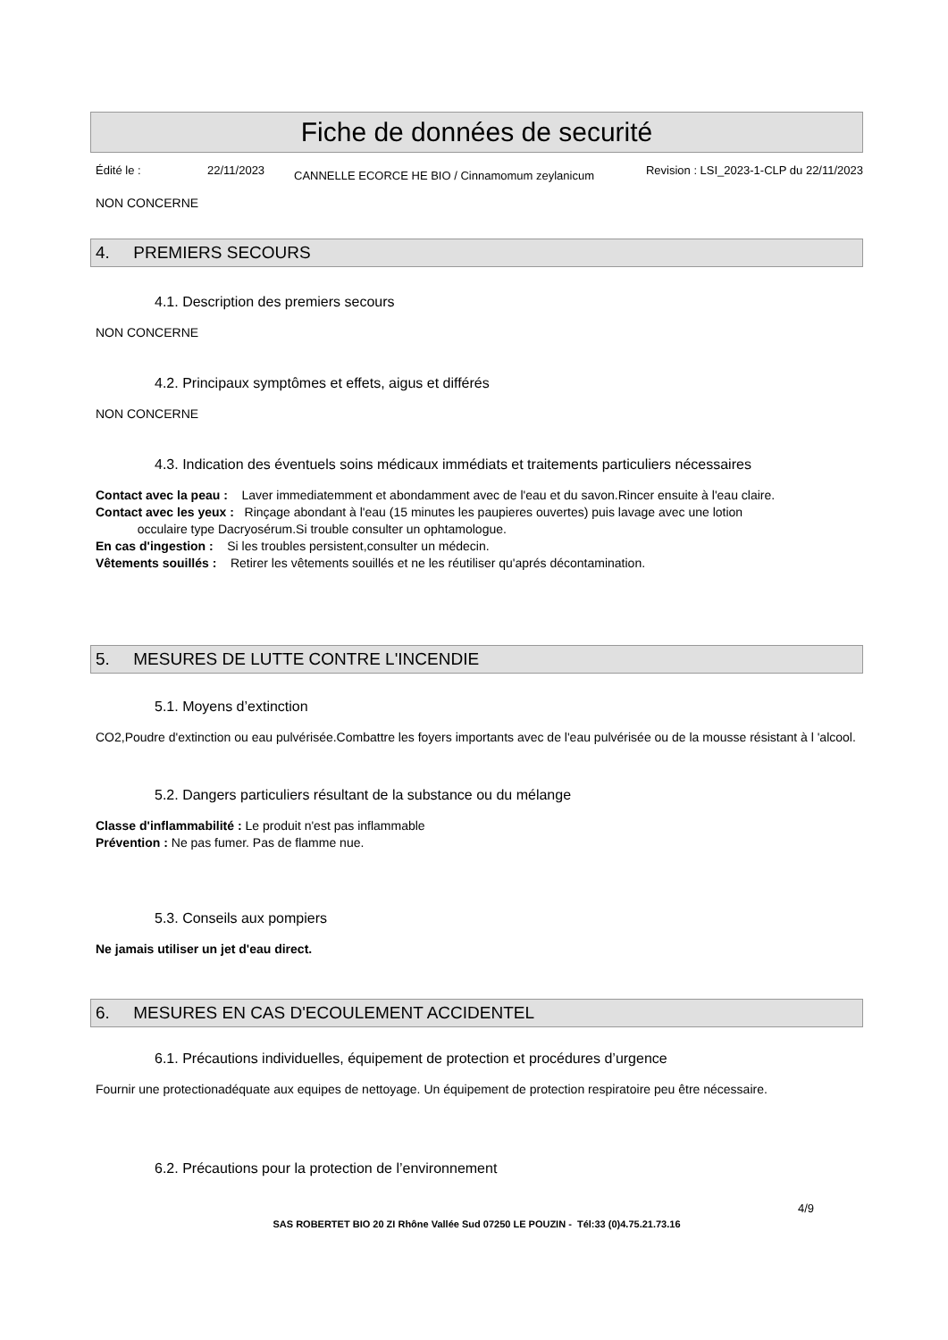Fiche de données de securité
Édité le : 22/11/2023 CANNELLE ECORCE HE BIO / Cinnamomum zeylanicum Revision : LSI_2023-1-CLP du 22/11/2023
NON CONCERNE
4. PREMIERS SECOURS
4.1. Description des premiers secours
NON CONCERNE
4.2. Principaux symptômes et effets, aigus et différés
NON CONCERNE
4.3. Indication des éventuels soins médicaux immédiats et traitements particuliers nécessaires
Contact avec la peau : Laver immediatemment et abondamment avec de l'eau et du savon.Rincer ensuite à l'eau claire.
Contact avec les yeux : Rinçage abondant à l'eau (15 minutes les paupieres ouvertes) puis lavage avec une lotion
occulaire type Dacryosérum.Si trouble consulter un ophtamologue.
En cas d'ingestion : Si les troubles persistent,consulter un médecin.
Vêtements souillés : Retirer les vêtements souillés et ne les réutiliser qu'aprés décontamination.
5. MESURES DE LUTTE CONTRE L'INCENDIE
5.1. Moyens d’extinction
CO2,Poudre d'extinction ou eau pulvérisée.Combattre les foyers importants avec de l'eau pulvérisée ou de la mousse résistant à l 'alcool.
5.2. Dangers particuliers résultant de la substance ou du mélange
Classe d'inflammabilité : Le produit n'est pas inflammable
Prévention : Ne pas fumer. Pas de flamme nue.
5.3. Conseils aux pompiers
Ne jamais utiliser un jet d'eau direct.
6. MESURES EN CAS D'ECOULEMENT ACCIDENTEL
6.1. Précautions individuelles, équipement de protection et procédures d’urgence
Fournir une protectionadéquate aux equipes de nettoyage. Un équipement de protection respiratoire peu être nécessaire.
6.2. Précautions pour la protection de l’environnement
4/9
SAS ROBERTET BIO 20 ZI Rhône Vallée Sud 07250 LE POUZIN - Tél:33 (0)4.75.21.73.16